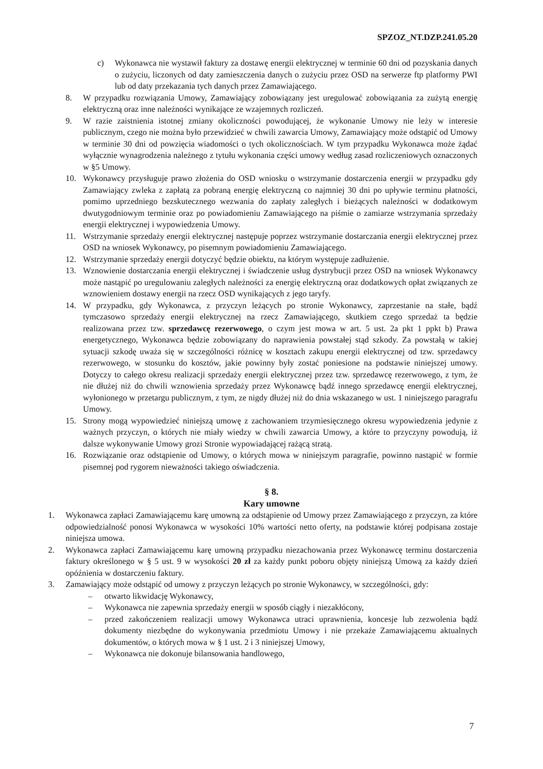SPZOZ_NT.DZP.241.05.20
c) Wykonawca nie wystawił faktury za dostawę energii elektrycznej w terminie 60 dni od pozyskania danych o zużyciu, liczonych od daty zamieszczenia danych o zużyciu przez OSD na serwerze ftp platformy PWI lub od daty przekazania tych danych przez Zamawiającego.
8. W przypadku rozwiązania Umowy, Zamawiający zobowiązany jest uregulować zobowiązania za zużytą energię elektryczną oraz inne należności wynikające ze wzajemnych rozliczeń.
9. W razie zaistnienia istotnej zmiany okoliczności powodującej, że wykonanie Umowy nie leży w interesie publicznym, czego nie można było przewidzieć w chwili zawarcia Umowy, Zamawiający może odstąpić od Umowy w terminie 30 dni od powzięcia wiadomości o tych okolicznościach. W tym przypadku Wykonawca może żądać wyłącznie wynagrodzenia należnego z tytułu wykonania części umowy według zasad rozliczeniowych oznaczonych w §5 Umowy.
10. Wykonawcy przysługuje prawo złożenia do OSD wniosku o wstrzymanie dostarczenia energii w przypadku gdy Zamawiający zwleka z zapłatą za pobraną energię elektryczną co najmniej 30 dni po upływie terminu płatności, pomimo uprzedniego bezskutecznego wezwania do zapłaty zaległych i bieżących należności w dodatkowym dwutygodniowym terminie oraz po powiadomieniu Zamawiającego na piśmie o zamiarze wstrzymania sprzedaży energii elektrycznej i wypowiedzenia Umowy.
11. Wstrzymanie sprzedaży energii elektrycznej następuje poprzez wstrzymanie dostarczania energii elektrycznej przez OSD na wniosek Wykonawcy, po pisemnym powiadomieniu Zamawiającego.
12. Wstrzymanie sprzedaży energii dotyczyć będzie obiektu, na którym występuje zadłużenie.
13. Wznowienie dostarczania energii elektrycznej i świadczenie usług dystrybucji przez OSD na wniosek Wykonawcy może nastąpić po uregulowaniu zaległych należności za energię elektryczną oraz dodatkowych opłat związanych ze wznowieniem dostawy energii na rzecz OSD wynikających z jego taryfy.
14. W przypadku, gdy Wykonawca, z przyczyn leżących po stronie Wykonawcy, zaprzestanie na stałe, bądź tymczasowo sprzedaży energii elektrycznej na rzecz Zamawiającego, skutkiem czego sprzedaż ta będzie realizowana przez tzw. sprzedawcę rezerwowego, o czym jest mowa w art. 5 ust. 2a pkt 1 ppkt b) Prawa energetycznego, Wykonawca będzie zobowiązany do naprawienia powstałej stąd szkody. Za powstałą w takiej sytuacji szkodę uważa się w szczególności różnicę w kosztach zakupu energii elektrycznej od tzw. sprzedawcy rezerwowego, w stosunku do kosztów, jakie powinny były zostać poniesione na podstawie niniejszej umowy. Dotyczy to całego okresu realizacji sprzedaży energii elektrycznej przez tzw. sprzedawcę rezerwowego, z tym, że nie dłużej niż do chwili wznowienia sprzedaży przez Wykonawcę bądź innego sprzedawcę energii elektrycznej, wyłonionego w przetargu publicznym, z tym, ze nigdy dłużej niż do dnia wskazanego w ust. 1 niniejszego paragrafu Umowy.
15. Strony mogą wypowiedzieć niniejszą umowę z zachowaniem trzymiesięcznego okresu wypowiedzenia jedynie z ważnych przyczyn, o których nie miały wiedzy w chwili zawarcia Umowy, a które to przyczyny powodują, iż dalsze wykonywanie Umowy grozi Stronie wypowiadającej rażącą stratą.
16. Rozwiązanie oraz odstąpienie od Umowy, o których mowa w niniejszym paragrafie, powinno nastąpić w formie pisemnej pod rygorem nieważności takiego oświadczenia.
§ 8.
Kary umowne
1. Wykonawca zapłaci Zamawiającemu karę umowną za odstąpienie od Umowy przez Zamawiającego z przyczyn, za które odpowiedzialność ponosi Wykonawca w wysokości 10% wartości netto oferty, na podstawie której podpisana zostaje niniejsza umowa.
2. Wykonawca zapłaci Zamawiającemu karę umowną przypadku niezachowania przez Wykonawcę terminu dostarczenia faktury określonego w § 5 ust. 9 w wysokości 20 zł za każdy punkt poboru objęty niniejszą Umową za każdy dzień opóźnienia w dostarczeniu faktury.
3. Zamawiający może odstąpić od umowy z przyczyn leżących po stronie Wykonawcy, w szczególności, gdy:
– otwarto likwidację Wykonawcy,
– Wykonawca nie zapewnia sprzedaży energii w sposób ciągły i niezakłócony,
– przed zakończeniem realizacji umowy Wykonawca utraci uprawnienia, koncesje lub zezwolenia bądź dokumenty niezbędne do wykonywania przedmiotu Umowy i nie przekaże Zamawiającemu aktualnych dokumentów, o których mowa w § 1 ust. 2 i 3 niniejszej Umowy,
– Wykonawca nie dokonuje bilansowania handlowego,
7